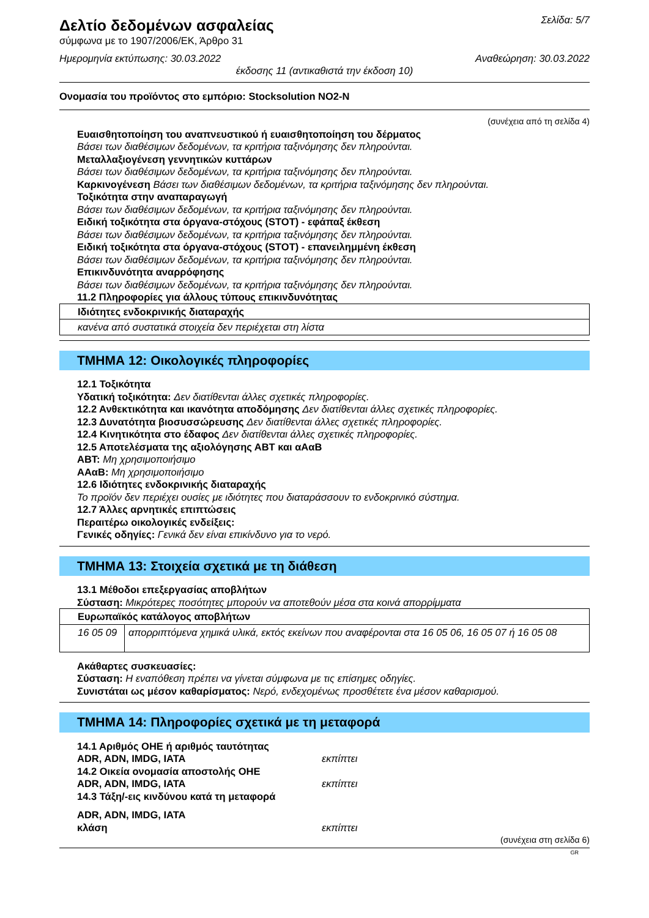Δελτίο δεδομένων ασφαλείας
σύμφωνα με το 1907/2006/ΕΚ, Άρθρο 31
Σελίδα: 5/7
Ημερομηνία εκτύπωσης: 30.03.2022
Αναθεώρηση: 30.03.2022
έκδοσης 11 (αντικαθιστά την έκδοση 10)
Ονομασία του προϊόντος στο εμπόριο: Stocksolution NO2-N
(συνέχεια από τη σελίδα 4)
Ευαισθητοποίηση του αναπνευστικού ή ευαισθητοποίηση του δέρματος
Βάσει των διαθέσιμων δεδομένων, τα κριτήρια ταξινόμησης δεν πληρούνται.
Μεταλλαξιογένεση γεννητικών κυττάρων
Βάσει των διαθέσιμων δεδομένων, τα κριτήρια ταξινόμησης δεν πληρούνται.
Καρκινογένεση Βάσει των διαθέσιμων δεδομένων, τα κριτήρια ταξινόμησης δεν πληρούνται.
Τοξικότητα στην αναπαραγωγή
Βάσει των διαθέσιμων δεδομένων, τα κριτήρια ταξινόμησης δεν πληρούνται.
Ειδική τοξικότητα στα όργανα-στόχους (STOT) - εφάπαξ έκθεση
Βάσει των διαθέσιμων δεδομένων, τα κριτήρια ταξινόμησης δεν πληρούνται.
Ειδική τοξικότητα στα όργανα-στόχους (STOT) - επανειλημμένη έκθεση
Βάσει των διαθέσιμων δεδομένων, τα κριτήρια ταξινόμησης δεν πληρούνται.
Επικινδυνότητα αναρρόφησης
Βάσει των διαθέσιμων δεδομένων, τα κριτήρια ταξινόμησης δεν πληρούνται.
11.2 Πληροφορίες για άλλους τύπους επικινδυνότητας
| Ιδιότητες ενδοκρινικής διαταραχής |
| κανένα από συστατικά στοιχεία δεν περιέχεται στη λίστα |
ΤΜΗΜΑ 12: Οικολογικές πληροφορίες
12.1 Τοξικότητα
Υδατική τοξικότητα: Δεν διατίθενται άλλες σχετικές πληροφορίες.
12.2 Ανθεκτικότητα και ικανότητα αποδόμησης Δεν διατίθενται άλλες σχετικές πληροφορίες.
12.3 Δυνατότητα βιοσυσσώρευσης Δεν διατίθενται άλλες σχετικές πληροφορίες.
12.4 Κινητικότητα στο έδαφος Δεν διατίθενται άλλες σχετικές πληροφορίες.
12.5 Αποτελέσματα της αξιολόγησης ΑΒΤ και αΑαΒ
ΑΒΤ: Μη χρησιμοποιήσιμο
ΑΑαΒ: Μη χρησιμοποιήσιμο
12.6 Ιδιότητες ενδοκρινικής διαταραχής
Το προϊόν δεν περιέχει ουσίες με ιδιότητες που διαταράσσουν το ενδοκρινικό σύστημα.
12.7 Άλλες αρνητικές επιπτώσεις
Περαιτέρω οικολογικές ενδείξεις:
Γενικές οδηγίες: Γενικά δεν είναι επικίνδυνο για το νερό.
ΤΜΗΜΑ 13: Στοιχεία σχετικά με τη διάθεση
13.1 Μέθοδοι επεξεργασίας αποβλήτων
Σύσταση: Μικρότερες ποσότητες μπορούν να αποτεθούν μέσα στα κοινά απορρίμματα
| Ευρωπαϊκός κατάλογος αποβλήτων | |
| 16 05 09 | απορριπτόμενα χημικά υλικά, εκτός εκείνων που αναφέρονται στα 16 05 06, 16 05 07 ή 16 05 08 |
Ακάθαρτες συσκευασίες:
Σύσταση: Η εναπόθεση πρέπει να γίνεται σύμφωνα με τις επίσημες οδηγίες.
Συνιστάται ως μέσον καθαρίσματος: Νερό, ενδεχομένως προσθέτετε ένα μέσον καθαρισμού.
ΤΜΗΜΑ 14: Πληροφορίες σχετικά με τη μεταφορά
14.1 Αριθμός ΟΗΕ ή αριθμός ταυτότητας
ADR, ADN, IMDG, IATA εκπίπτει
14.2 Οικεία ονομασία αποστολής ΟΗΕ
ADR, ADN, IMDG, IATA εκπίπτει
14.3 Τάξη/-εις κινδύνου κατά τη μεταφορά
ADR, ADN, IMDG, IATA
κλάση εκπίπτει
(συνέχεια στη σελίδα 6)
GR